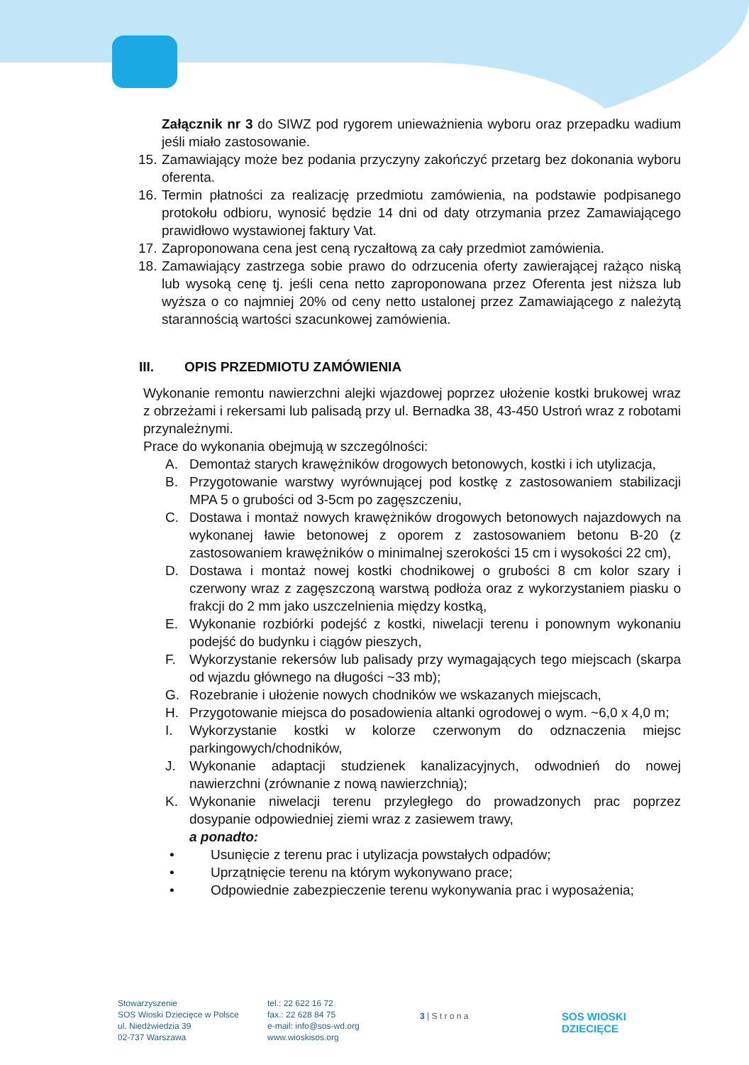Załącznik nr 3 do SIWZ pod rygorem unieważnienia wyboru oraz przepadku wadium jeśli miało zastosowanie.
15.
Zamawiający może bez podania przyczyny zakończyć przetarg bez dokonania wyboru oferenta.
16.
Termin płatności za realizację przedmiotu zamówienia, na podstawie podpisanego protokołu odbioru, wynosić będzie 14 dni od daty otrzymania przez Zamawiającego prawidłowo wystawionej faktury Vat.
17.
Zaproponowana cena jest ceną ryczałtową za cały przedmiot zamówienia.
18.
Zamawiający zastrzega sobie prawo do odrzucenia oferty zawierającej rażąco niską lub wysoką cenę tj. jeśli cena netto zaproponowana przez Oferenta jest niższa lub wyższa o co najmniej 20% od ceny netto ustalonej przez Zamawiającego z należytą starannością wartości szacunkowej zamówienia.
III. OPIS PRZEDMIOTU ZAMÓWIENIA
Wykonanie remontu nawierzchni alejki wjazdowej poprzez ułożenie kostki brukowej wraz z obrzeżami i rekersami lub palisadą przy ul. Bernadka 38, 43-450 Ustroń wraz z robotami przynależnymi.
Prace do wykonania obejmują w szczególności:
A. Demontaż starych krawężników drogowych betonowych, kostki i ich utylizacja,
B. Przygotowanie warstwy wyrównującej pod kostkę z zastosowaniem stabilizacji MPA 5 o grubości od 3-5cm po zagęszczeniu,
C. Dostawa i montaż nowych krawężników drogowych betonowych najazdowych na wykonanej ławie betonowej z oporem z zastosowaniem betonu B-20 (z zastosowaniem krawężników o minimalnej szerokości 15 cm i wysokości 22 cm),
D. Dostawa i montaż nowej kostki chodnikowej o grubości 8 cm kolor szary i czerwony wraz z zagęszczoną warstwą podłoża oraz z wykorzystaniem piasku o frakcji do 2 mm jako uszczelnienia między kostką,
E. Wykonanie rozbiórki podejść z kostki, niwelacji terenu i ponownym wykonaniu podejść do budynku i ciągów pieszych,
F. Wykorzystanie rekersów lub palisady przy wymagających tego miejscach (skarpa od wjazdu głównego na długości ~33 mb);
G. Rozebranie i ułożenie nowych chodników we wskazanych miejscach,
H. Przygotowanie miejsca do posadowienia altanki ogrodowej o wym. ~6,0 x 4,0 m;
I. Wykorzystanie kostki w kolorze czerwonym do odznaczenia miejsc parkingowych/chodników,
J. Wykonanie adaptacji studzienek kanalizacyjnych, odwodnień do nowej nawierzchni (zrównanie z nową nawierzchnią);
K. Wykonanie niwelacji terenu przyległego do prowadzonych prac poprzez dosypanie odpowiedniej ziemi wraz z zasiewem trawy,
a ponadto:
• Usunięcie z terenu prac i utylizacja powstałych odpadów;
• Uprzątnięcie terenu na którym wykonywano prace;
• Odpowiednie zabezpieczenie terenu wykonywania prac i wyposażenia;
Stowarzyszenie
SOS Wioski Dziecięce w Polsce
ul. Niedźwiedzia 39
02-737 Warszawa
tel.: 22 622 16 72
fax.: 22 628 84 75
e-mail: info@sos-wd.org
www.wioskisos.org
3 | S t r o n a
SOS WIOSKI
DZIECIĘCE